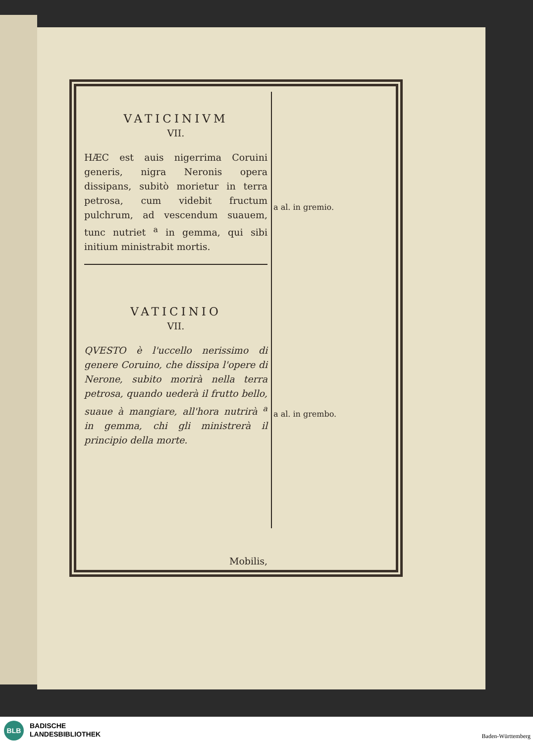VATICINIVM
VII.
HÆC est auis nigerrima Coruini generis, nigra Neronis opera dissipans, subitò morietur in terra petrosa, cum videbit fructum pulchrum, ad vescendum suauem, tunc nutriet <sup>a</sup> in gemma, qui sibi initium ministrabit mortis.
VATICINIO
VII.
QVESTO è l'uccello nerissimo di genere Coruino, che dissipa l'opere di Nerone, subito morirà nella terra petrosa, quando uederà il frutto bello, suaue à mangiare, all'hora nutrirà <sup>a</sup> in gemma, chi gli ministrerà il principio della morte.
Mobilis,
a al. in gremio.
a al. in grembo.
BLB
BADISCHE
LANDESBIBLIOTHEK
Baden-Württemberg